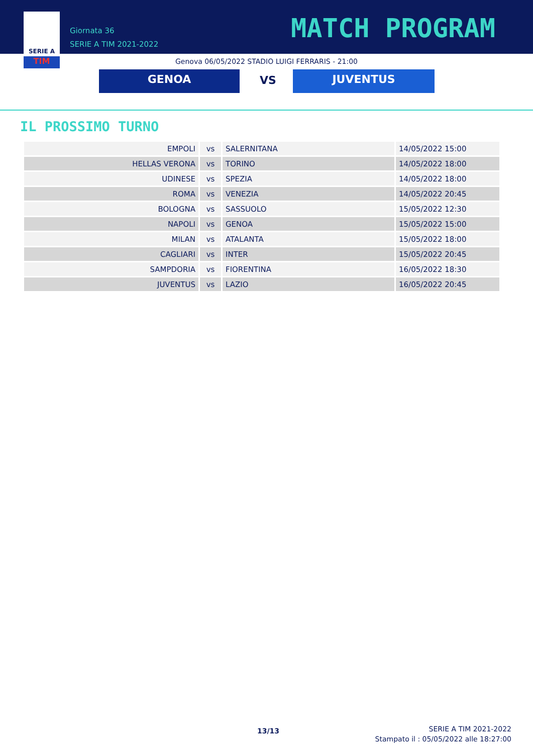SERIE A
TIM
Giornata 36
SERIE A TIM 2021-2022
MATCH PROGRAM
Genova 06/05/2022 STADIO LUIGI FERRARIS - 21:00
GENOA VS JUVENTUS
IL PROSSIMO TURNO
| EMPOLI | vs | SALERNITANA | 14/05/2022 15:00 |
| HELLAS VERONA | vs | TORINO | 14/05/2022 18:00 |
| UDINESE | vs | SPEZIA | 14/05/2022 18:00 |
| ROMA | vs | VENEZIA | 14/05/2022 20:45 |
| BOLOGNA | vs | SASSUOLO | 15/05/2022 12:30 |
| NAPOLI | vs | GENOA | 15/05/2022 15:00 |
| MILAN | vs | ATALANTA | 15/05/2022 18:00 |
| CAGLIARI | vs | INTER | 15/05/2022 20:45 |
| SAMPDORIA | vs | FIORENTINA | 16/05/2022 18:30 |
| JUVENTUS | vs | LAZIO | 16/05/2022 20:45 |
13/13
SERIE A TIM 2021-2022
Stampato il : 05/05/2022 alle 18:27:00